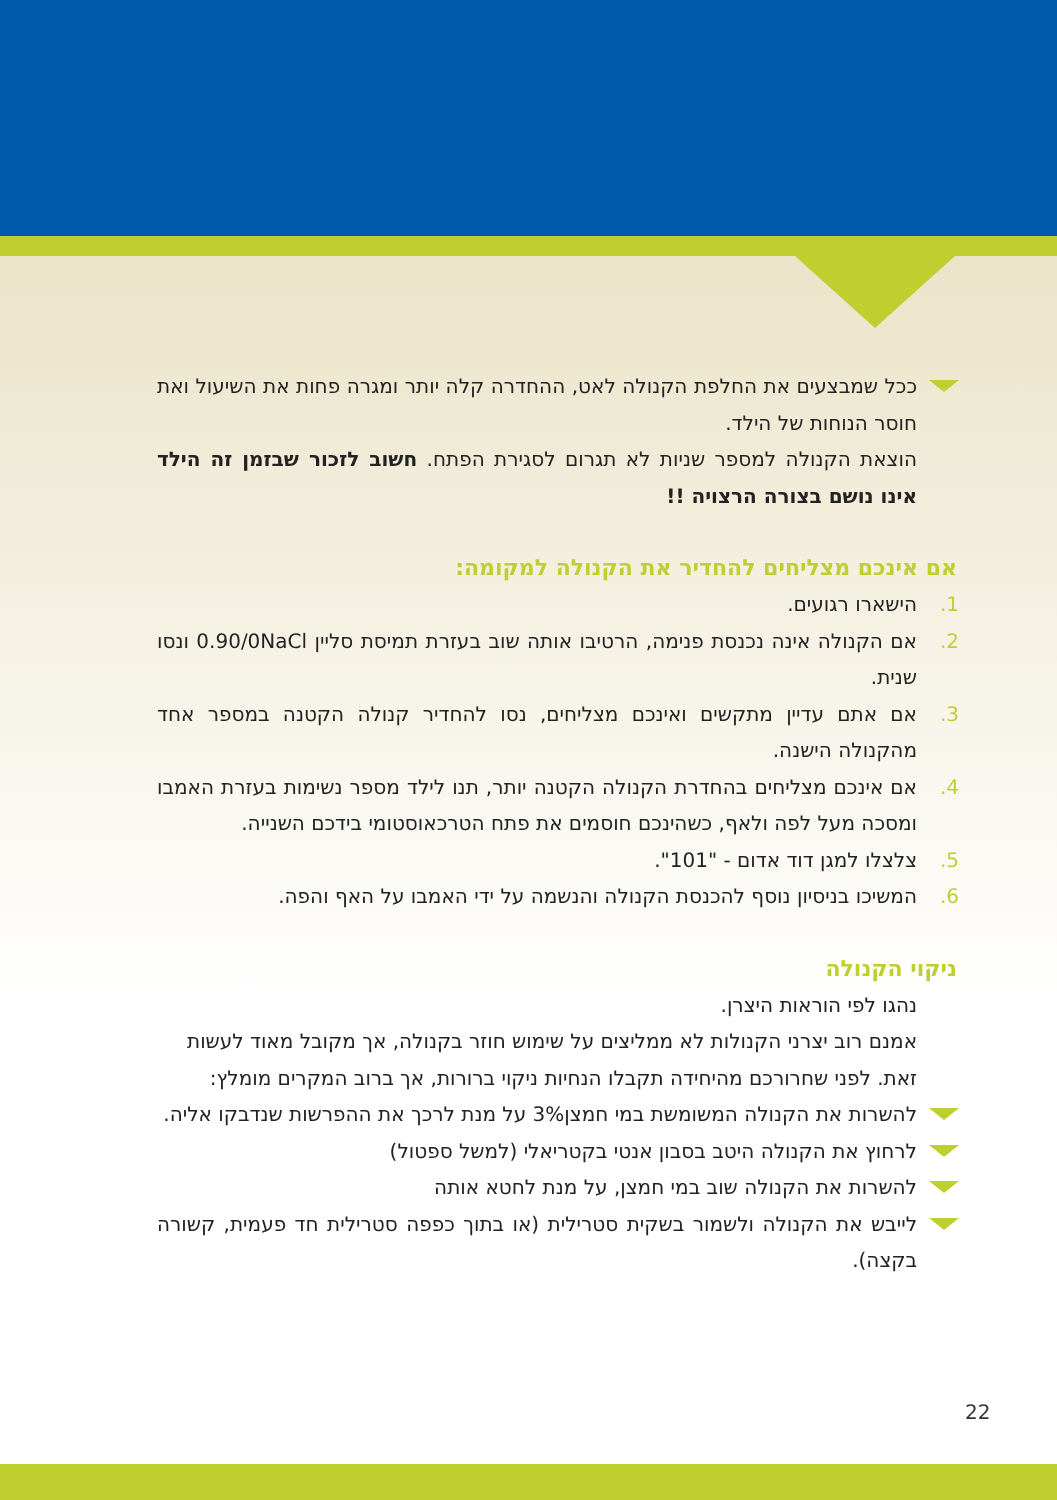ככל שמבצעים את החלפת הקנולה לאט, ההחדרה קלה יותר ומגרה פחות את השיעול ואת חוסר הנוחות של הילד.
הוצאת הקנולה למספר שניות לא תגרום לסגירת הפתח. חשוב לזכור שבזמן זה הילד אינו נושם בצורה הרצויה !!
אם אינכם מצליחים להחדיר את הקנולה למקומה:
1. הישארו רגועים.
2. אם הקנולה אינה נכנסת פנימה, הרטיבו אותה שוב בעזרת תמיסת סליין 0.90/0NaCl ונסו שנית.
3. אם אתם עדיין מתקשים ואינכם מצליחים, נסו להחדיר קנולה הקטנה במספר אחד מהקנולה הישנה.
4. אם אינכם מצליחים בהחדרת הקנולה הקטנה יותר, תנו לילד מספר נשימות בעזרת האמבו ומסכה מעל לפה ולאף, כשהינכם חוסמים את פתח הטרכאוסטומי בידכם השנייה.
5. צלצלו למגן דוד אדום - "101".
6. המשיכו בניסיון נוסף להכנסת הקנולה והנשמה על ידי האמבו על האף והפה.
ניקוי הקנולה
נהגו לפי הוראות היצרן.
אמנם רוב יצרני הקנולות לא ממליצים על שימוש חוזר בקנולה, אך מקובל מאוד לעשות זאת. לפני שחרורכם מהיחידה תקבלו הנחיות ניקוי ברורות, אך ברוב המקרים מומלץ:
להשרות את הקנולה המשומשת במי חמצן3% על מנת לרכך את ההפרשות שנדבקו אליה.
לרחוץ את הקנולה היטב בסבון אנטי בקטריאלי (למשל ספטול)
להשרות את הקנולה שוב במי חמצן, על מנת לחטא אותה
לייבש את הקנולה ולשמור בשקית סטרילית (או בתוך כפפה סטרילית חד פעמית, קשורה בקצה).
22